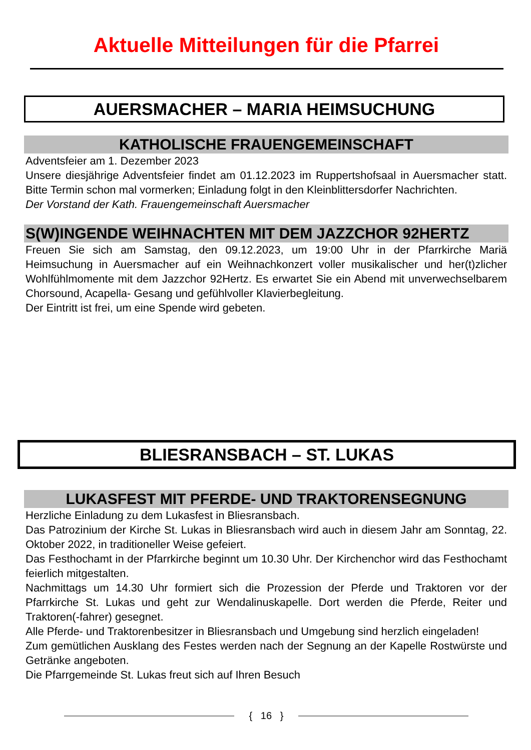Aktuelle Mitteilungen für die Pfarrei
AUERSMACHER – MARIA HEIMSUCHUNG
KATHOLISCHE FRAUENGEMEINSCHAFT
Adventsfeier am 1. Dezember 2023
Unsere diesjährige Adventsfeier findet am 01.12.2023 im Ruppertshofsaal in Auersmacher statt. Bitte Termin schon mal vormerken; Einladung folgt in den Kleinblittersdorfer Nachrichten.
Der Vorstand der Kath. Frauengemeinschaft Auersmacher
S(W)INGENDE WEIHNACHTEN MIT DEM JAZZCHOR 92HERTZ
Freuen Sie sich am Samstag, den 09.12.2023, um 19:00 Uhr in der Pfarrkirche Mariä Heimsuchung in Auersmacher auf ein Weihnachkonzert voller musikalischer und her(t)zlicher Wohlfühlmomente mit dem Jazzchor 92Hertz. Es erwartet Sie ein Abend mit unverwechselbarem Chorsound, Acapella- Gesang und gefühlvoller Klavierbegleitung.
Der Eintritt ist frei, um eine Spende wird gebeten.
BLIESRANSBACH – ST. LUKAS
LUKASFEST MIT PFERDE- UND TRAKTORENSEGNUNG
Herzliche Einladung zu dem Lukasfest in Bliesransbach.
Das Patrozinium der Kirche St. Lukas in Bliesransbach wird auch in diesem Jahr am Sonntag, 22. Oktober 2022, in traditioneller Weise gefeiert.
Das Festhochamt in der Pfarrkirche beginnt um 10.30 Uhr. Der Kirchenchor wird das Festhochamt feierlich mitgestalten.
Nachmittags um 14.30 Uhr formiert sich die Prozession der Pferde und Traktoren vor der Pfarrkirche St. Lukas und geht zur Wendalinuskapelle. Dort werden die Pferde, Reiter und Traktoren(-fahrer) gesegnet.
Alle Pferde- und Traktorenbesitzer in Bliesransbach und Umgebung sind herzlich eingeladen!
Zum gemütlichen Ausklang des Festes werden nach der Segnung an der Kapelle Rostwürste und Getränke angeboten.
Die Pfarrgemeinde St. Lukas freut sich auf Ihren Besuch
{ 16 }